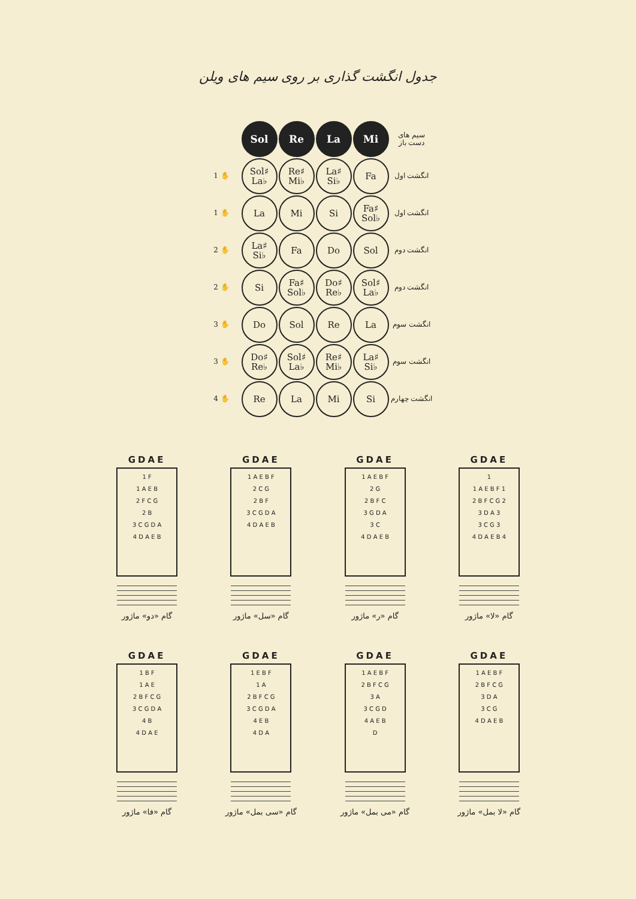جدول انگشت گذاری بر روی سیم های ویلن
| | Sol | Re | La | Mi | سیم های دست باز |
| 1 ✋ | Sol♯ La♭ | Re♯ Mi♭ | La♯ Si♭ | Fa | انگشت اول |
| 1 ✋ | La | Mi | Si | Fa♯ Sol♭ | انگشت اول |
| 2 ✋ | La♯ Si♭ | Fa | Do | Sol | انگشت دوم |
| 2 ✋ | Si | Fa♯ Sol♭ | Do♯ Re♭ | Sol♯ La♭ | انگشت دوم |
| 3 ✋ | Do | Sol | Re | La | انگشت سوم |
| 3 ✋ | Do♯ Re♭ | Sol♯ La♭ | Re♯ Mi♭ | La♯ Si♭ | انگشت سوم |
| 4 ✋ | Re | La | Mi | Si | انگشت چهارم |
GDAE
1 F
1 A E B
2 F C G
2 B
3 C G D A
4 D A E B
گام «دو» ماژور
GDAE
1 A E B F
2 C G
2 B F
3 C G D A
4 D A E B
گام «سل» ماژور
GDAE
1 A E B F
2 G
2 B F C
3 G D A
3 C
4 D A E B
گام «ر» ماژور
GDAE
1
1 A E B F 1
2 B F C G 2
3 D A 3
3 C G 3
4 D A E B 4
گام «لا» ماژور
GDAE
1 B F
1 A E
2 B F C G
3 C G D A
4 B
4 D A E
گام «فا» ماژور
GDAE
1 E B F
1 A
2 B F C G
3 C G D A
4 E B
4 D A
گام «سی بمل» ماژور
GDAE
1 A E B F
2 B F C G
3 A
3 C G D
4 A E B
D
گام «می بمل» ماژور
GDAE
1 A E B F
2 B F C G
3 D A
3 C G
4 D A E B
گام «لا بمل» ماژور